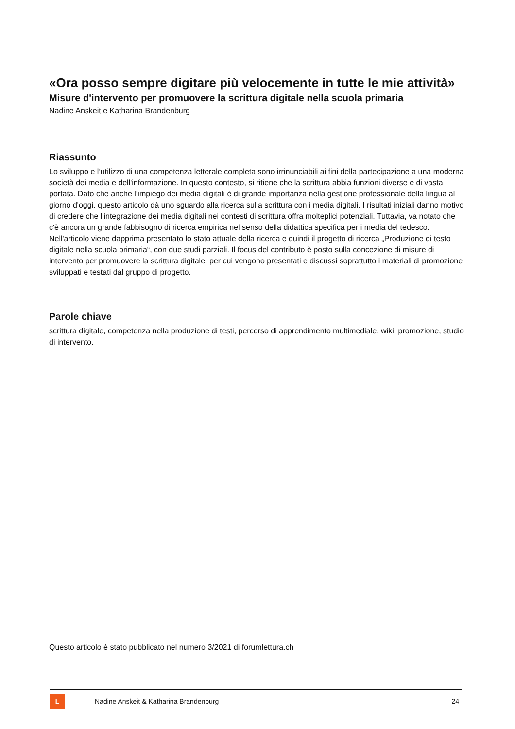«Ora posso sempre digitare più velocemente in tutte le mie attività»
Misure d'intervento per promuovere la scrittura digitale nella scuola primaria
Nadine Anskeit e Katharina Brandenburg
Riassunto
Lo sviluppo e l’utilizzo di una competenza letterale completa sono irrinunciabili ai fini della partecipazione a una moderna società dei media e dell'informazione. In questo contesto, si ritiene che la scrittura abbia funzioni diverse e di vasta portata. Dato che anche l’impiego dei media digitali è di grande importanza nella gestione professionale della lingua al giorno d'oggi, questo articolo dà uno sguardo alla ricerca sulla scrittura con i media digitali. I risultati iniziali danno motivo di credere che l'integrazione dei media digitali nei contesti di scrittura offra molteplici potenziali. Tuttavia, va notato che c'è ancora un grande fabbisogno di ricerca empirica nel senso della didattica specifica per i media del tedesco. Nell'articolo viene dapprima presentato lo stato attuale della ricerca e quindi il progetto di ricerca „Produzione di testo digitale nella scuola primaria“, con due studi parziali. Il focus del contributo è posto sulla concezione di misure di intervento per promuovere la scrittura digitale, per cui vengono presentati e discussi soprattutto i materiali di promozione sviluppati e testati dal gruppo di progetto.
Parole chiave
scrittura digitale, competenza nella produzione di testi, percorso di apprendimento multimediale, wiki, promozione, studio di intervento.
Questo articolo è stato pubblicato nel numero 3/2021 di forumlettura.ch
L
Nadine Anskeit & Katharina Brandenburg 24